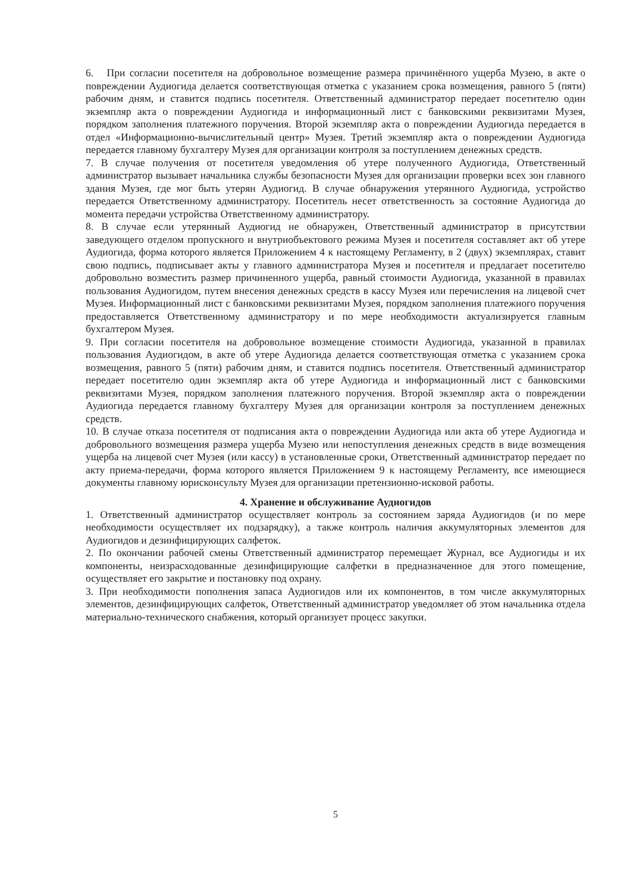6. При согласии посетителя на добровольное возмещение размера причинённого ущерба Музею, в акте о повреждении Аудиогида делается соответствующая отметка с указанием срока возмещения, равного 5 (пяти) рабочим дням, и ставится подпись посетителя. Ответственный администратор передает посетителю один экземпляр акта о повреждении Аудиогида и информационный лист с банковскими реквизитами Музея, порядком заполнения платежного поручения. Второй экземпляр акта о повреждении Аудиогида передается в отдел «Информационно-вычислительный центр» Музея. Третий экземпляр акта о повреждении Аудиогида передается главному бухгалтеру Музея для организации контроля за поступлением денежных средств.
7. В случае получения от посетителя уведомления об утере полученного Аудиогида, Ответственный администратор вызывает начальника службы безопасности Музея для организации проверки всех зон главного здания Музея, где мог быть утерян Аудиогид. В случае обнаружения утерянного Аудиогида, устройство передается Ответственному администратору. Посетитель несет ответственность за состояние Аудиогида до момента передачи устройства Ответственному администратору.
8. В случае если утерянный Аудиогид не обнаружен, Ответственный администратор в присутствии заведующего отделом пропускного и внутриобъектового режима Музея и посетителя составляет акт об утере Аудиогида, форма которого является Приложением 4 к настоящему Регламенту, в 2 (двух) экземплярах, ставит свою подпись, подписывает акты у главного администратора Музея и посетителя и предлагает посетителю добровольно возместить размер причиненного ущерба, равный стоимости Аудиогида, указанной в правилах пользования Аудиогидом, путем внесения денежных средств в кассу Музея или перечисления на лицевой счет Музея. Информационный лист с банковскими реквизитами Музея, порядком заполнения платежного поручения предоставляется Ответственному администратору и по мере необходимости актуализируется главным бухгалтером Музея.
9. При согласии посетителя на добровольное возмещение стоимости Аудиогида, указанной в правилах пользования Аудиогидом, в акте об утере Аудиогида делается соответствующая отметка с указанием срока возмещения, равного 5 (пяти) рабочим дням, и ставится подпись посетителя. Ответственный администратор передает посетителю один экземпляр акта об утере Аудиогида и информационный лист с банковскими реквизитами Музея, порядком заполнения платежного поручения. Второй экземпляр акта о повреждении Аудиогида передается главному бухгалтеру Музея для организации контроля за поступлением денежных средств.
10. В случае отказа посетителя от подписания акта о повреждении Аудиогида или акта об утере Аудиогида и добровольного возмещения размера ущерба Музею или непоступления денежных средств в виде возмещения ущерба на лицевой счет Музея (или кассу) в установленные сроки, Ответственный администратор передает по акту приема-передачи, форма которого является Приложением 9 к настоящему Регламенту, все имеющиеся документы главному юрисконсульту Музея для организации претензионно-исковой работы.
4. Хранение и обслуживание Аудиогидов
1. Ответственный администратор осуществляет контроль за состоянием заряда Аудиогидов (и по мере необходимости осуществляет их подзарядку), а также контроль наличия аккумуляторных элементов для Аудиогидов и дезинфицирующих салфеток.
2. По окончании рабочей смены Ответственный администратор перемещает Журнал, все Аудиогиды и их компоненты, неизрасходованные дезинфицирующие салфетки в предназначенное для этого помещение, осуществляет его закрытие и постановку под охрану.
3. При необходимости пополнения запаса Аудиогидов или их компонентов, в том числе аккумуляторных элементов, дезинфицирующих салфеток, Ответственный администратор уведомляет об этом начальника отдела материально-технического снабжения, который организует процесс закупки.
5